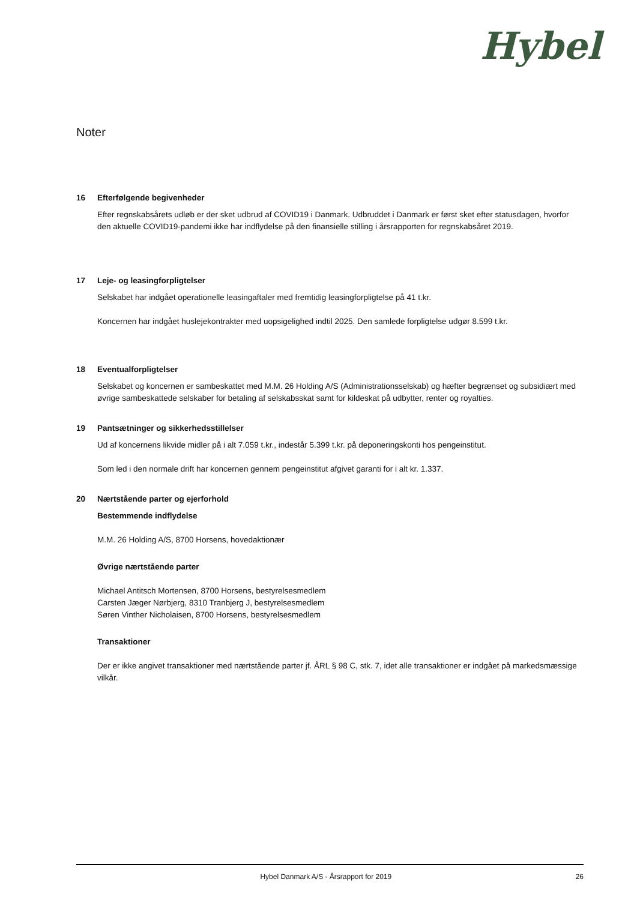Hybel
Noter
16 Efterfølgende begivenheder
Efter regnskabsårets udløb er der sket udbrud af COVID19 i Danmark. Udbruddet i Danmark er først sket efter statusdagen, hvorfor den aktuelle COVID19-pandemi ikke har indflydelse på den finansielle stilling i årsrapporten for regnskabsåret 2019.
17 Leje- og leasingforpligtelser
Selskabet har indgået operationelle leasingaftaler med fremtidig leasingforpligtelse på 41 t.kr.
Koncernen har indgået huslejekontrakter med uopsigelighed indtil 2025. Den samlede forpligtelse udgør 8.599 t.kr.
18 Eventualforpligtelser
Selskabet og koncernen er sambeskattet med M.M. 26 Holding A/S (Administrationsselskab) og hæfter begrænset og subsidiært med øvrige sambeskattede selskaber for betaling af selskabsskat samt for kildeskat på udbytter, renter og royalties.
19 Pantsætninger og sikkerhedsstillelser
Ud af koncernens likvide midler på i alt 7.059 t.kr., indestår 5.399 t.kr. på deponeringskonti hos pengeinstitut.
Som led i den normale drift har koncernen gennem pengeinstitut afgivet garanti for i alt kr. 1.337.
20 Nærtstående parter og ejerforhold
Bestemmende indflydelse
M.M. 26 Holding A/S, 8700 Horsens, hovedaktionær
Øvrige nærtstående parter
Michael Antitsch Mortensen, 8700 Horsens, bestyrelsesmedlem
Carsten Jæger Nørbjerg, 8310 Tranbjerg J, bestyrelsesmedlem
Søren Vinther Nicholaisen, 8700 Horsens, bestyrelsesmedlem
Transaktioner
Der er ikke angivet transaktioner med nærtstående parter jf. ÅRL § 98 C, stk. 7, idet alle transaktioner er indgået på markedsmæssige vilkår.
Hybel Danmark A/S - Årsrapport for 2019 26